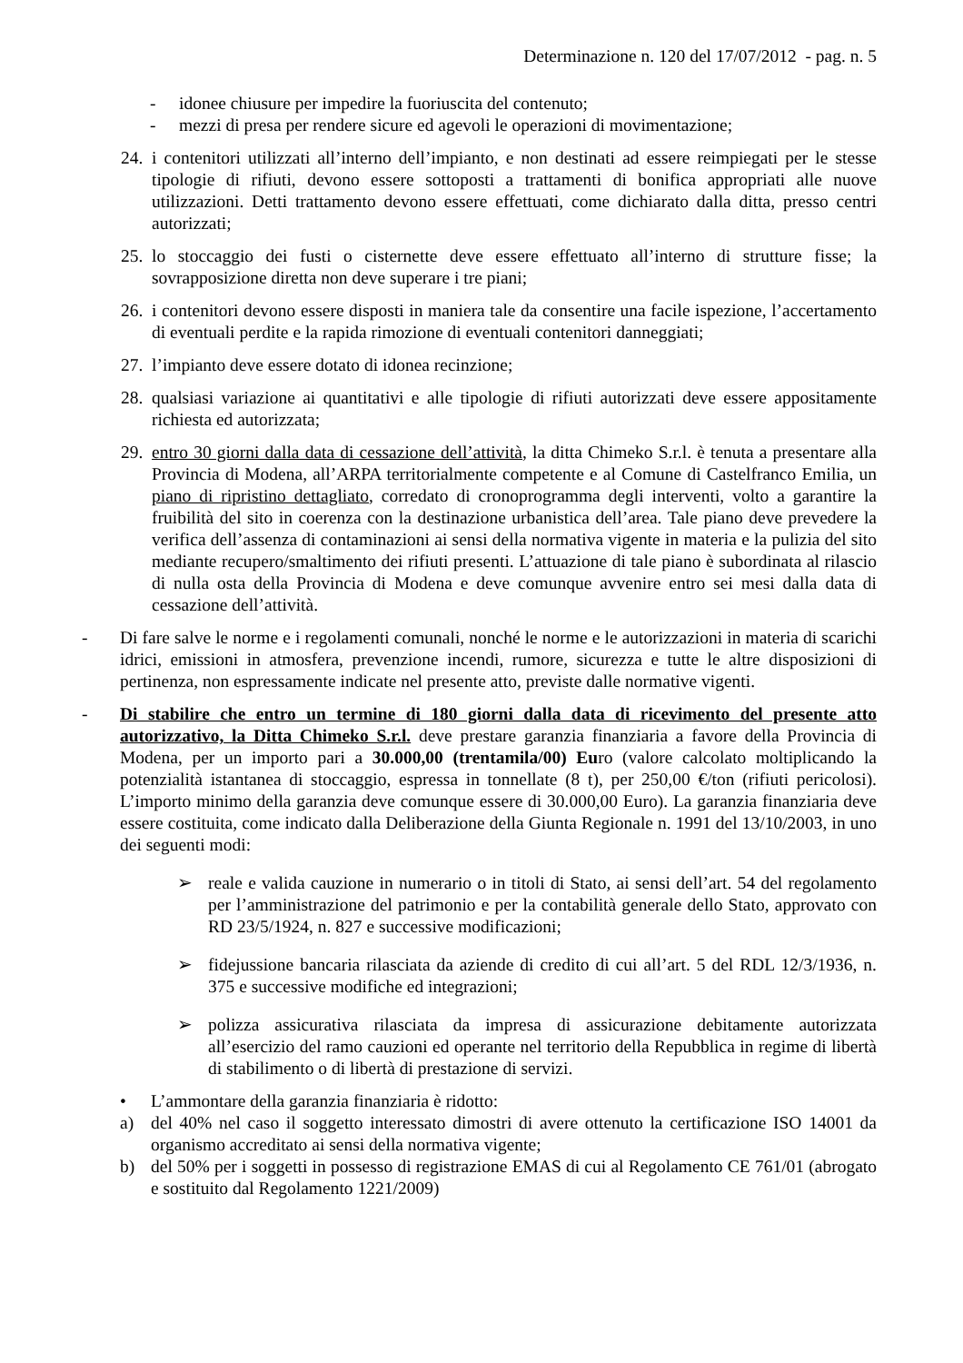Determinazione n. 120 del 17/07/2012 - pag. n. 5
- idonee chiusure per impedire la fuoriuscita del contenuto;
- mezzi di presa per rendere sicure ed agevoli le operazioni di movimentazione;
24. i contenitori utilizzati all’interno dell’impianto, e non destinati ad essere reimpiegati per le stesse tipologie di rifiuti, devono essere sottoposti a trattamenti di bonifica appropriati alle nuove utilizzazioni. Detti trattamento devono essere effettuati, come dichiarato dalla ditta, presso centri autorizzati;
25. lo stoccaggio dei fusti o cisternette deve essere effettuato all’interno di strutture fisse; la sovrapposizione diretta non deve superare i tre piani;
26. i contenitori devono essere disposti in maniera tale da consentire una facile ispezione, l’accertamento di eventuali perdite e la rapida rimozione di eventuali contenitori danneggiati;
27. l’impianto deve essere dotato di idonea recinzione;
28. qualsiasi variazione ai quantitativi e alle tipologie di rifiuti autorizzati deve essere appositamente richiesta ed autorizzata;
29. entro 30 giorni dalla data di cessazione dell’attività, la ditta Chimeko S.r.l. è tenuta a presentare alla Provincia di Modena, all’ARPA territorialmente competente e al Comune di Castelfranco Emilia, un piano di ripristino dettagliato, corredato di cronoprogramma degli interventi, volto a garantire la fruibilità del sito in coerenza con la destinazione urbanistica dell’area. Tale piano deve prevedere la verifica dell’assenza di contaminazioni ai sensi della normativa vigente in materia e la pulizia del sito mediante recupero/smaltimento dei rifiuti presenti. L’attuazione di tale piano è subordinata al rilascio di nulla osta della Provincia di Modena e deve comunque avvenire entro sei mesi dalla data di cessazione dell’attività.
- Di fare salve le norme e i regolamenti comunali, nonché le norme e le autorizzazioni in materia di scarichi idrici, emissioni in atmosfera, prevenzione incendi, rumore, sicurezza e tutte le altre disposizioni di pertinenza, non espressamente indicate nel presente atto, previste dalle normative vigenti.
- Di stabilire che entro un termine di 180 giorni dalla data di ricevimento del presente atto autorizzativo, la Ditta Chimeko S.r.l. deve prestare garanzia finanziaria a favore della Provincia di Modena, per un importo pari a 30.000,00 (trentamila/00) Euro (valore calcolato moltiplicando la potenzialità istantanea di stoccaggio, espressa in tonnellate (8 t), per 250,00 €/ton (rifiuti pericolosi). L’importo minimo della garanzia deve comunque essere di 30.000,00 Euro). La garanzia finanziaria deve essere costituita, come indicato dalla Deliberazione della Giunta Regionale n. 1991 del 13/10/2003, in uno dei seguenti modi:
➢ reale e valida cauzione in numerario o in titoli di Stato, ai sensi dell’art. 54 del regolamento per l’amministrazione del patrimonio e per la contabilità generale dello Stato, approvato con RD 23/5/1924, n. 827 e successive modificazioni;
➢ fidejussione bancaria rilasciata da aziende di credito di cui all’art. 5 del RDL 12/3/1936, n. 375 e successive modifiche ed integrazioni;
➢ polizza assicurativa rilasciata da impresa di assicurazione debitamente autorizzata all’esercizio del ramo cauzioni ed operante nel territorio della Repubblica in regime di libertà di stabilimento o di libertà di prestazione di servizi.
• L’ammontare della garanzia finanziaria è ridotto:
a) del 40% nel caso il soggetto interessato dimostri di avere ottenuto la certificazione ISO 14001 da organismo accreditato ai sensi della normativa vigente;
b) del 50% per i soggetti in possesso di registrazione EMAS di cui al Regolamento CE 761/01 (abrogato e sostituito dal Regolamento 1221/2009)